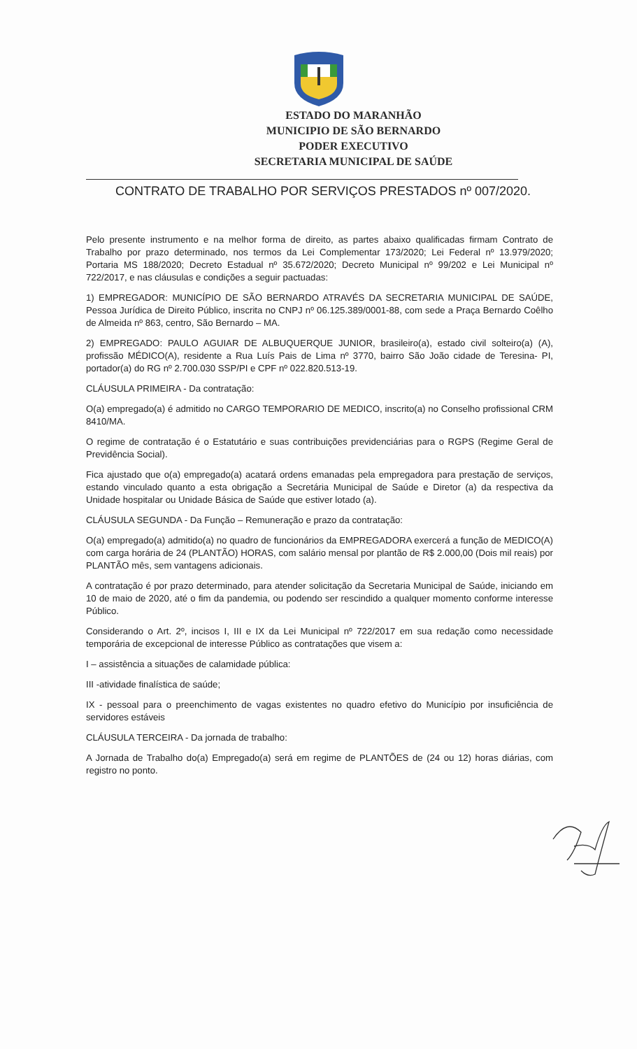ESTADO DO MARANHÃO
MUNICIPIO DE SÃO BERNARDO
PODER EXECUTIVO
SECRETARIA MUNICIPAL DE SAÚDE
CONTRATO DE TRABALHO POR SERVIÇOS PRESTADOS nº 007/2020.
Pelo presente instrumento e na melhor forma de direito, as partes abaixo qualificadas firmam Contrato de Trabalho por prazo determinado, nos termos da Lei Complementar 173/2020; Lei Federal nº 13.979/2020; Portaria MS 188/2020; Decreto Estadual nº 35.672/2020; Decreto Municipal nº 99/202 e Lei Municipal nº 722/2017, e nas cláusulas e condições a seguir pactuadas:
1) EMPREGADOR: MUNICÍPIO DE SÃO BERNARDO ATRAVÉS DA SECRETARIA MUNICIPAL DE SAÚDE, Pessoa Jurídica de Direito Público, inscrita no CNPJ nº 06.125.389/0001-88, com sede a Praça Bernardo Coêlho de Almeida nº 863, centro, São Bernardo – MA.
2) EMPREGADO: PAULO AGUIAR DE ALBUQUERQUE JUNIOR, brasileiro(a), estado civil solteiro(a) (A), profissão MÉDICO(A), residente a Rua Luís Pais de Lima nº 3770, bairro São João cidade de Teresina- PI, portador(a) do RG nº 2.700.030 SSP/PI e CPF nº 022.820.513-19.
CLÁUSULA PRIMEIRA - Da contratação:
O(a) empregado(a) é admitido no CARGO TEMPORARIO DE MEDICO, inscrito(a) no Conselho profissional CRM 8410/MA.
O regime de contratação é o Estatutário e suas contribuições previdenciárias para o RGPS (Regime Geral de Previdência Social).
Fica ajustado que o(a) empregado(a) acatará ordens emanadas pela empregadora para prestação de serviços, estando vinculado quanto a esta obrigação a Secretária Municipal de Saúde e Diretor (a) da respectiva da Unidade hospitalar ou Unidade Básica de Saúde que estiver lotado (a).
CLÁUSULA SEGUNDA - Da Função – Remuneração e prazo da contratação:
O(a) empregado(a) admitido(a) no quadro de funcionários da EMPREGADORA exercerá a função de MEDICO(A) com carga horária de 24 (PLANTÃO) HORAS, com salário mensal por plantão de R$ 2.000,00 (Dois mil reais) por PLANTÃO mês, sem vantagens adicionais.
A contratação é por prazo determinado, para atender solicitação da Secretaria Municipal de Saúde, iniciando em 10 de maio de 2020, até o fim da pandemia, ou podendo ser rescindido a qualquer momento conforme interesse Público.
Considerando o Art. 2º, incisos I, III e IX da Lei Municipal nº 722/2017 em sua redação como necessidade temporária de excepcional de interesse Público as contratações que visem a:
I – assistência a situações de calamidade pública:
III -atividade finalística de saúde;
IX - pessoal para o preenchimento de vagas existentes no quadro efetivo do Município por insuficiência de servidores estáveis
CLÁUSULA TERCEIRA - Da jornada de trabalho:
A Jornada de Trabalho do(a) Empregado(a) será em regime de PLANTÕES de (24 ou 12) horas diárias, com registro no ponto.